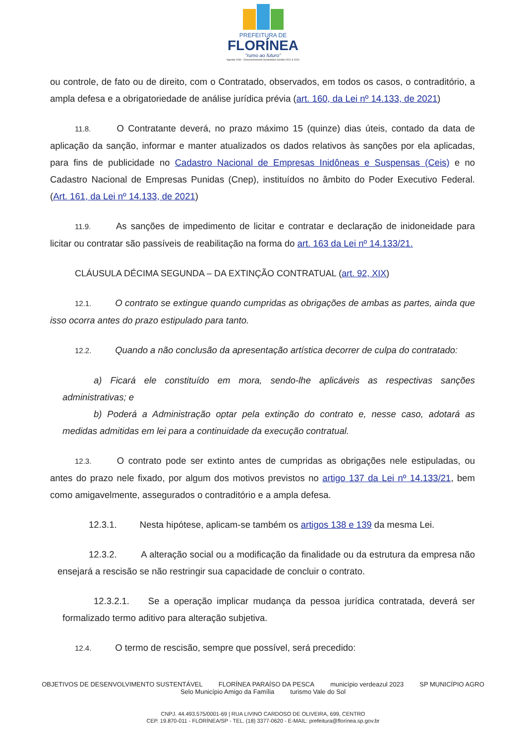PREFEITURA DE
FLORÍNEA
"rumo ao futuro"
Agenda 2030 - Desenvolvimento Sustentável Gestão 2021 à 2024
ou controle, de fato ou de direito, com o Contratado, observados, em todos os casos, o contraditório, a ampla defesa e a obrigatoriedade de análise jurídica prévia (art. 160, da Lei nº 14.133, de 2021)
11.8. O Contratante deverá, no prazo máximo 15 (quinze) dias úteis, contado da data de aplicação da sanção, informar e manter atualizados os dados relativos às sanções por ela aplicadas, para fins de publicidade no Cadastro Nacional de Empresas Inidôneas e Suspensas (Ceis) e no Cadastro Nacional de Empresas Punidas (Cnep), instituídos no âmbito do Poder Executivo Federal. (Art. 161, da Lei nº 14.133, de 2021)
11.9. As sanções de impedimento de licitar e contratar e declaração de inidoneidade para licitar ou contratar são passíveis de reabilitação na forma do art. 163 da Lei nº 14.133/21.
CLÁUSULA DÉCIMA SEGUNDA – DA EXTINÇÃO CONTRATUAL (art. 92, XIX)
12.1. O contrato se extingue quando cumpridas as obrigações de ambas as partes, ainda que isso ocorra antes do prazo estipulado para tanto.
12.2. Quando a não conclusão da apresentação artística decorrer de culpa do contratado:
a) Ficará ele constituído em mora, sendo-lhe aplicáveis as respectivas sanções administrativas; e
b) Poderá a Administração optar pela extinção do contrato e, nesse caso, adotará as medidas admitidas em lei para a continuidade da execução contratual.
12.3. O contrato pode ser extinto antes de cumpridas as obrigações nele estipuladas, ou antes do prazo nele fixado, por algum dos motivos previstos no artigo 137 da Lei nº 14.133/21, bem como amigavelmente, assegurados o contraditório e a ampla defesa.
12.3.1. Nesta hipótese, aplicam-se também os artigos 138 e 139 da mesma Lei.
12.3.2. A alteração social ou a modificação da finalidade ou da estrutura da empresa não ensejará a rescisão se não restringir sua capacidade de concluir o contrato.
12.3.2.1. Se a operação implicar mudança da pessoa jurídica contratada, deverá ser formalizado termo aditivo para alteração subjetiva.
12.4. O termo de rescisão, sempre que possível, será precedido:
OBJETIVOS DE DESENVOLVIMENTO SUSTENTÁVEL FLORÍNEA PARAÍSO DA PESCA município verdeazul 2023 SP MUNICÍPIO AGRO Selo Município Amigo da Família turismo Vale do Sol
CNPJ. 44.493.575/0001-69 | RUA LIVINO CARDOSO DE OLIVEIRA, 699, CENTRO
CEP. 19.870-011 - FLORÍNEA/SP - TEL. (18) 3377-0620 - E-MAIL: prefeitura@florínea.sp.gov.br